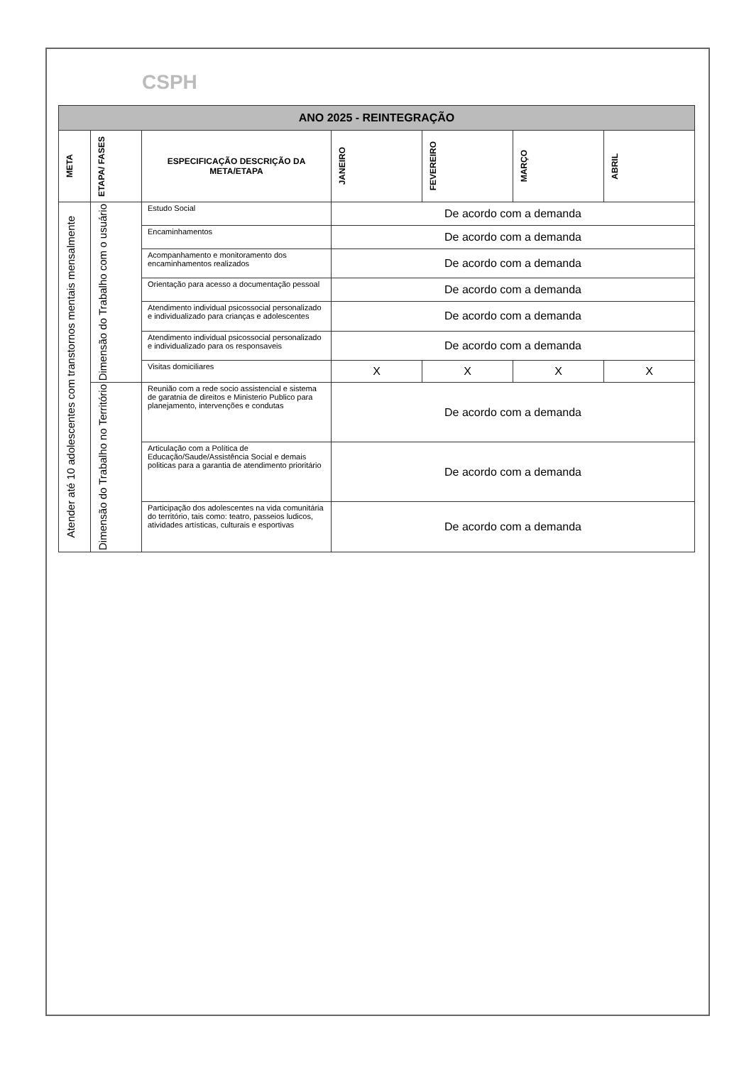CSPH
| ANO 2025 - REINTEGRAÇÃO | | | | | | |
| META | ETAPA/ FASES | ESPECIFICAÇÃO DESCRIÇÃO DA META/ETAPA | JANEIRO | FEVEREIRO | MARÇO | ABRIL |
| Atender até 10 adolescentes com transtornos mentais mensalmente | Dimensão do Trabalho com o usuário | Estudo Social | De acordo com a demanda | | | |
| | | Encaminhamentos | De acordo com a demanda | | | |
| | | Acompanhamento e monitoramento dos encaminhamentos realizados | De acordo com a demanda | | | |
| | | Orientação para acesso a documentação pessoal | De acordo com a demanda | | | |
| | | Atendimento individual psicossocial personalizado e individualizado para crianças e adolescentes | De acordo com a demanda | | | |
| | | Atendimento individual psicossocial personalizado e individualizado para os responsaveis | De acordo com a demanda | | | |
| | | Visitas domiciliares | X | X | X | X |
| | Dimensão do Trabalho no Território | Reunião com a rede socio assistencial e sistema de garatnia de direitos e Ministerio Publico para planejamento, intervenções e condutas | De acordo com a demanda | | | |
| | | Articulação com a Política de Educação/Saude/Assistência Social e demais politicas para a garantia de atendimento prioritário | De acordo com a demanda | | | |
| | | Participação dos adolescentes na vida comunitária do território, tais como: teatro, passeios ludicos, atividades artísticas, culturais e esportivas | De acordo com a demanda | | | |